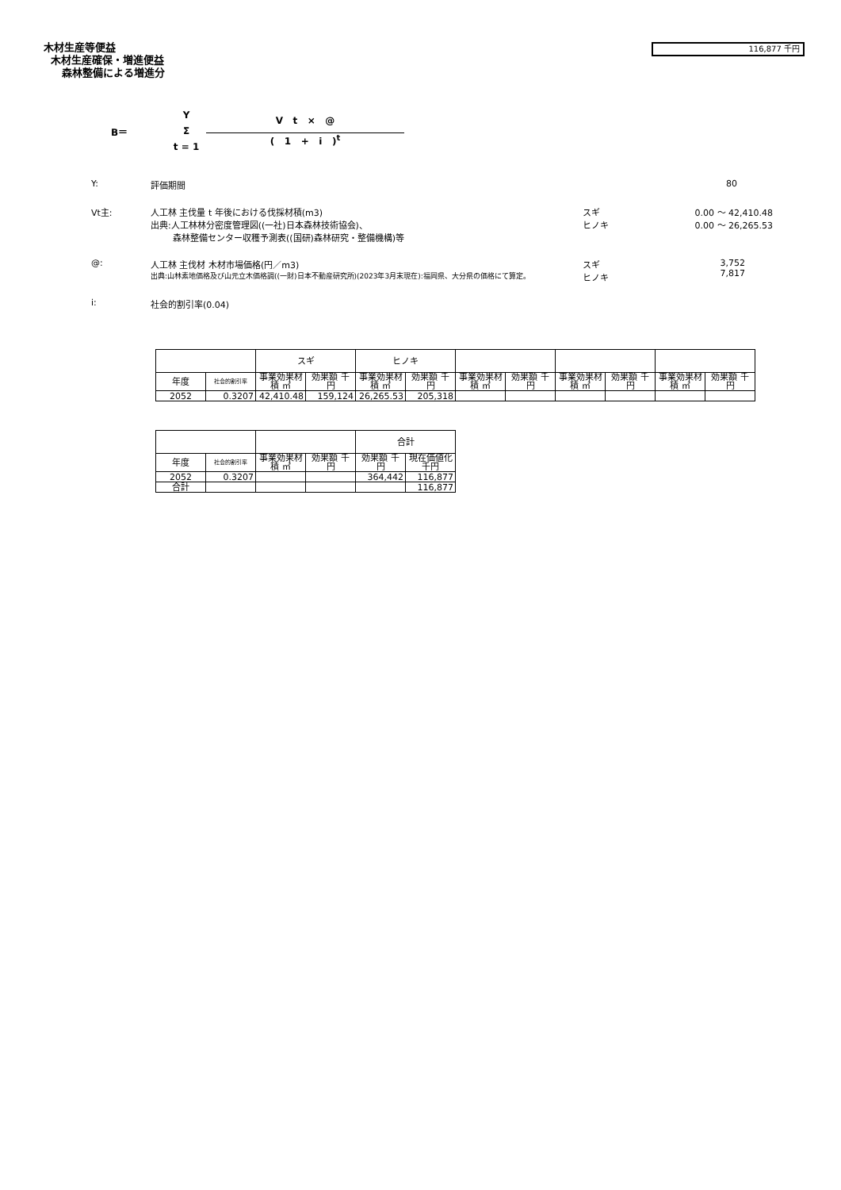木材生産等便益
木材生産確保・増進便益
森林整備による増進分
116,877 千円
B＝ Y
Σ
t = 1
V t × @
( 1 + i )<sup>t</sup>
Y: 評価期間 80
Vt主: 人工林 主伐量 t 年後における伐採材積(m3)
出典:人工林林分密度管理図((一社)日本森林技術協会)、
森林整備センター収穫予測表((国研)森林研究・整備機構)等 スギ
ヒノキ 0.00 ～ 42,410.48
0.00 ～ 26,265.53
@: 人工林 主伐材 木材市場価格(円／m3)
出典:山林素地価格及び山元立木価格調((一財)日本不動産研究所)(2023年3月末現在):福岡県、大分県の価格にて算定。 スギ
ヒノキ 3,752
7,817
i: 社会的割引率(0.04)
| | | スギ | | ヒノキ | | | | | | | |
| 年度 | 社会的割引率 | 事業効果材積 ㎥ | 効果額 千円 | 事業効果材積 ㎥ | 効果額 千円 | 事業効果材積 ㎥ | 効果額 千円 | 事業効果材積 ㎥ | 効果額 千円 | 事業効果材積 ㎥ | 効果額 千円 |
| 2052 | 0.3207 | 42,410.48 | 159,124 | 26,265.53 | 205,318 | | | | | | |
| | | | | 合計 | |
| 年度 | 社会的割引率 | 事業効果材積 ㎥ | 効果額 千円 | 効果額 千円 | 現在価値化 千円 |
| 2052 | 0.3207 | | | 364,442 | 116,877 |
| 合計 | | | | | 116,877 |